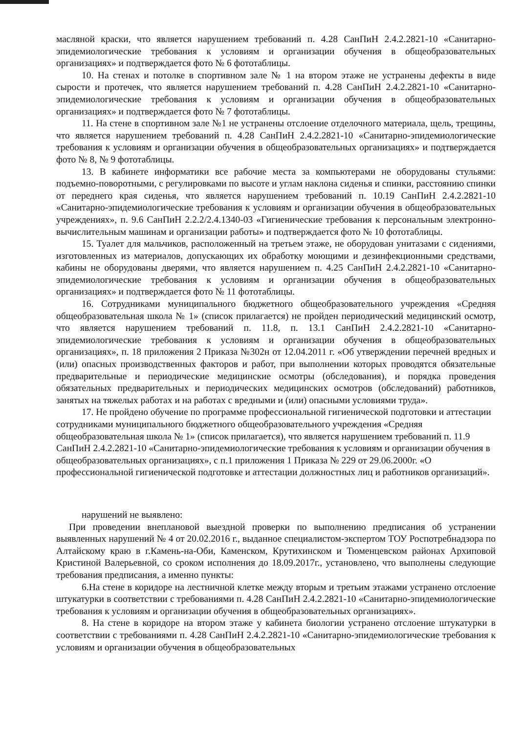масляной краски, что является нарушением требований п. 4.28 СанПиН 2.4.2.2821-10 «Санитарно-эпидемиологические требования к условиям и организации обучения в общеобразовательных организациях» и подтверждается фото № 6 фототаблицы.
10. На стенах и потолке в спортивном зале № 1 на втором этаже не устранены дефекты в виде сырости и протечек, что является нарушением требований п. 4.28 СанПиН 2.4.2.2821-10 «Санитарно-эпидемиологические требования к условиям и организации обучения в общеобразовательных организациях» и подтверждается фото № 7 фототаблицы.
11. На стене в спортивном зале №1 не устранены отслоение отделочного материала, щель, трещины, что является нарушением требований п. 4.28 СанПиН 2.4.2.2821-10 «Санитарно-эпидемиологические требования к условиям и организации обучения в общеобразовательных организациях» и подтверждается фото № 8, № 9 фототаблицы.
13. В кабинете информатики все рабочие места за компьютерами не оборудованы стульями: подъемно-поворотными, с регулировками по высоте и углам наклона сиденья и спинки, расстоянию спинки от переднего края сиденья, что является нарушением требований п. 10.19 СанПиН 2.4.2.2821-10 «Санитарно-эпидемиологические требования к условиям и организации обучения в общеобразовательных учреждениях», п. 9.6 СанПиН 2.2.2/2.4.1340-03 «Гигиенические требования к персональным электронно-вычислительным машинам и организации работы» и подтверждается фото № 10 фототаблицы.
15. Туалет для мальчиков, расположенный на третьем этаже, не оборудован унитазами с сидениями, изготовленных из материалов, допускающих их обработку моющими и дезинфекционными средствами, кабины не оборудованы дверями, что является нарушением п. 4.25 СанПиН 2.4.2.2821-10 «Санитарно-эпидемиологические требования к условиям и организации обучения в общеобразовательных организациях» и подтверждается фото № 11 фототаблицы.
16. Сотрудниками муниципального бюджетного общеобразовательного учреждения «Средняя общеобразовательная школа № 1» (список прилагается) не пройден периодический медицинский осмотр, что является нарушением требований п. 11.8, п. 13.1 СанПиН 2.4.2.2821-10 «Санитарно-эпидемиологические требования к условиям и организации обучения в общеобразовательных организациях», п. 18 приложения 2 Приказа №302н от 12.04.2011 г. «Об утверждении перечней вредных и (или) опасных производственных факторов и работ, при выполнении которых проводятся обязательные предварительные и периодические медицинские осмотры (обследования), и порядка проведения обязательных предварительных и периодических медицинских осмотров (обследований) работников, занятых на тяжелых работах и на работах с вредными и (или) опасными условиями труда».
17. Не пройдено обучение по программе профессиональной гигиенической подготовки и аттестации сотрудниками муниципального бюджетного общеобразовательного учреждения «Средняя общеобразовательная школа № 1» (список прилагается), что является нарушением требований п. 11.9 СанПиН 2.4.2.2821-10 «Санитарно-эпидемиологические требования к условиям и организации обучения в общеобразовательных организациях», с п.1 приложения 1 Приказа № 229 от 29.06.2000г. «О профессиональной гигиенической подготовке и аттестации должностных лиц и работников организаций».
нарушений не выявлено:
При проведении внеплановой выездной проверки по выполнению предписания об устранении выявленных нарушений № 4 от 20.02.2016 г., выданное специалистом-экспертом ТОУ Роспотребнадзора по Алтайскому краю в г.Камень-на-Оби, Каменском, Крутихинском и Тюменцевском районах Архиповой Кристиной Валерьевной, со сроком исполнения до 18.09.2017г., установлено, что выполнены следующие требования предписания, а именно пункты:
6.На стене в коридоре на лестничной клетке между вторым и третьим этажами устранено отслоение штукатурки в соответствии с требованиями п. 4.28 СанПиН 2.4.2.2821-10 «Санитарно-эпидемиологические требования к условиям и организации обучения в общеобразовательных организациях».
8. На стене в коридоре на втором этаже у кабинета биологии устранено отслоение штукатурки в соответствии с требованиями п. 4.28 СанПиН 2.4.2.2821-10 «Санитарно-эпидемиологические требования к условиям и организации обучения в общеобразовательных